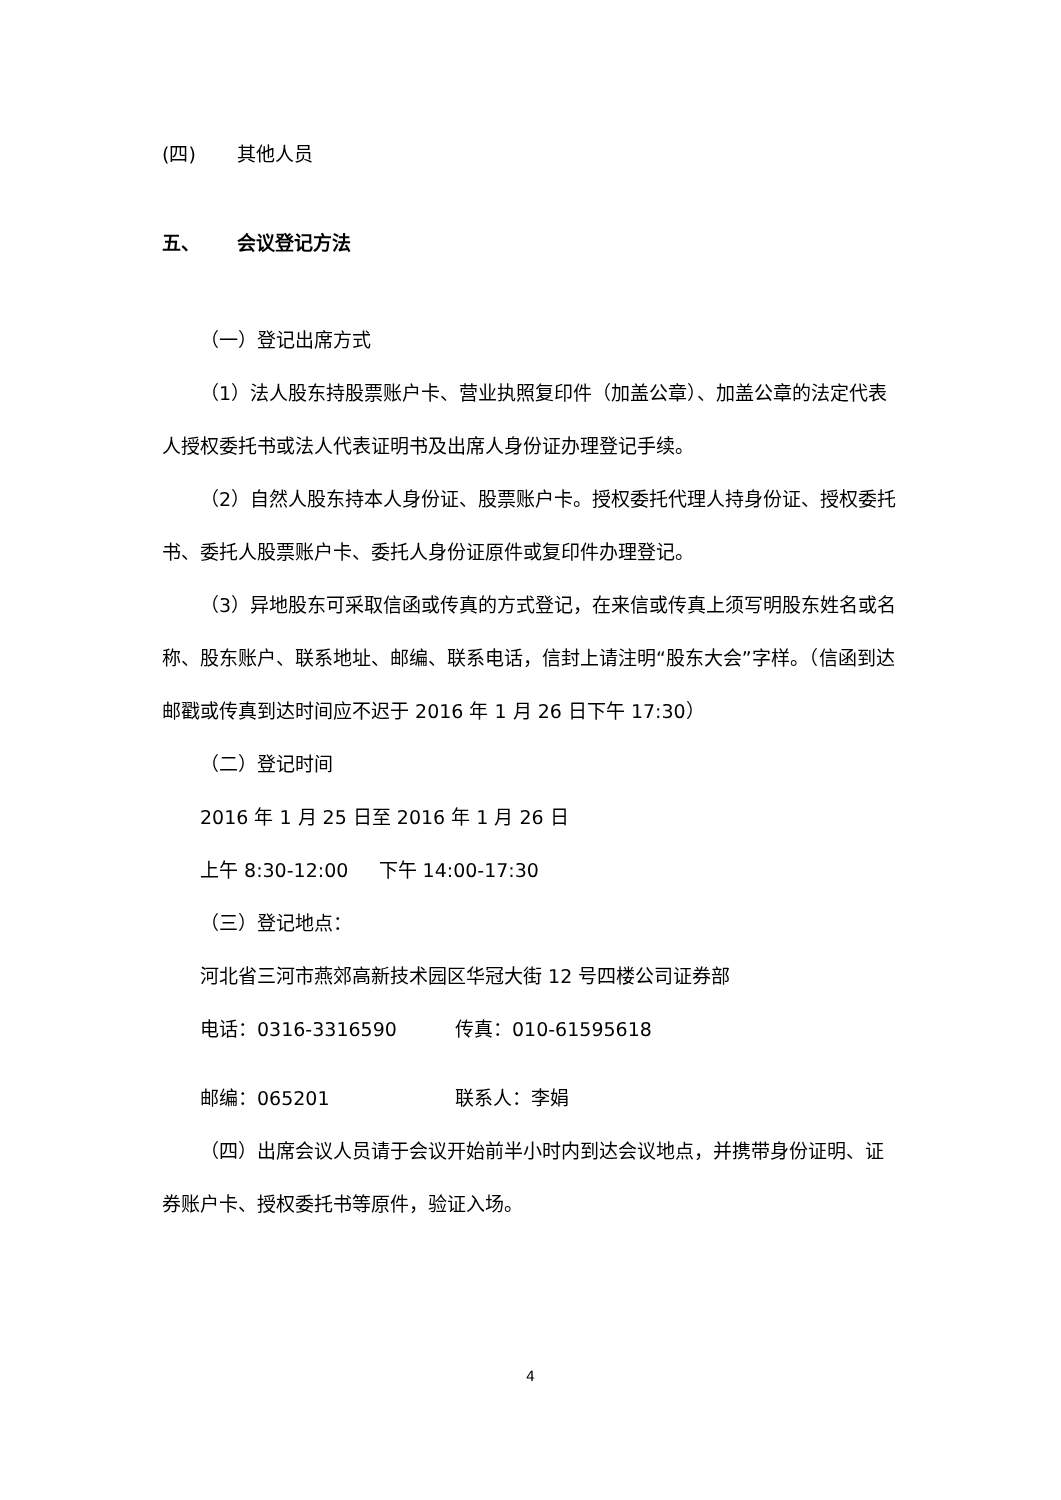(四) 其他人员
五、 会议登记方法
（一）登记出席方式
（1）法人股东持股票账户卡、营业执照复印件（加盖公章）、加盖公章的法定代表人授权委托书或法人代表证明书及出席人身份证办理登记手续。
（2）自然人股东持本人身份证、股票账户卡。授权委托代理人持身份证、授权委托书、委托人股票账户卡、委托人身份证原件或复印件办理登记。
（3）异地股东可采取信函或传真的方式登记，在来信或传真上须写明股东姓名或名称、股东账户、联系地址、邮编、联系电话，信封上请注明“股东大会”字样。（信函到达邮戳或传真到达时间应不迟于 2016 年 1 月 26 日下午 17:30）
（二）登记时间
2016 年 1 月 25 日至 2016 年 1 月 26 日
上午 8:30-12:00 下午 14:00-17:30
（三）登记地点：
河北省三河市燕郊高新技术园区华冠大街 12 号四楼公司证券部
电话：0316-3316590 传真：010-61595618
邮编：065201 联系人：李娟
（四）出席会议人员请于会议开始前半小时内到达会议地点，并携带身份证明、证券账户卡、授权委托书等原件，验证入场。
4